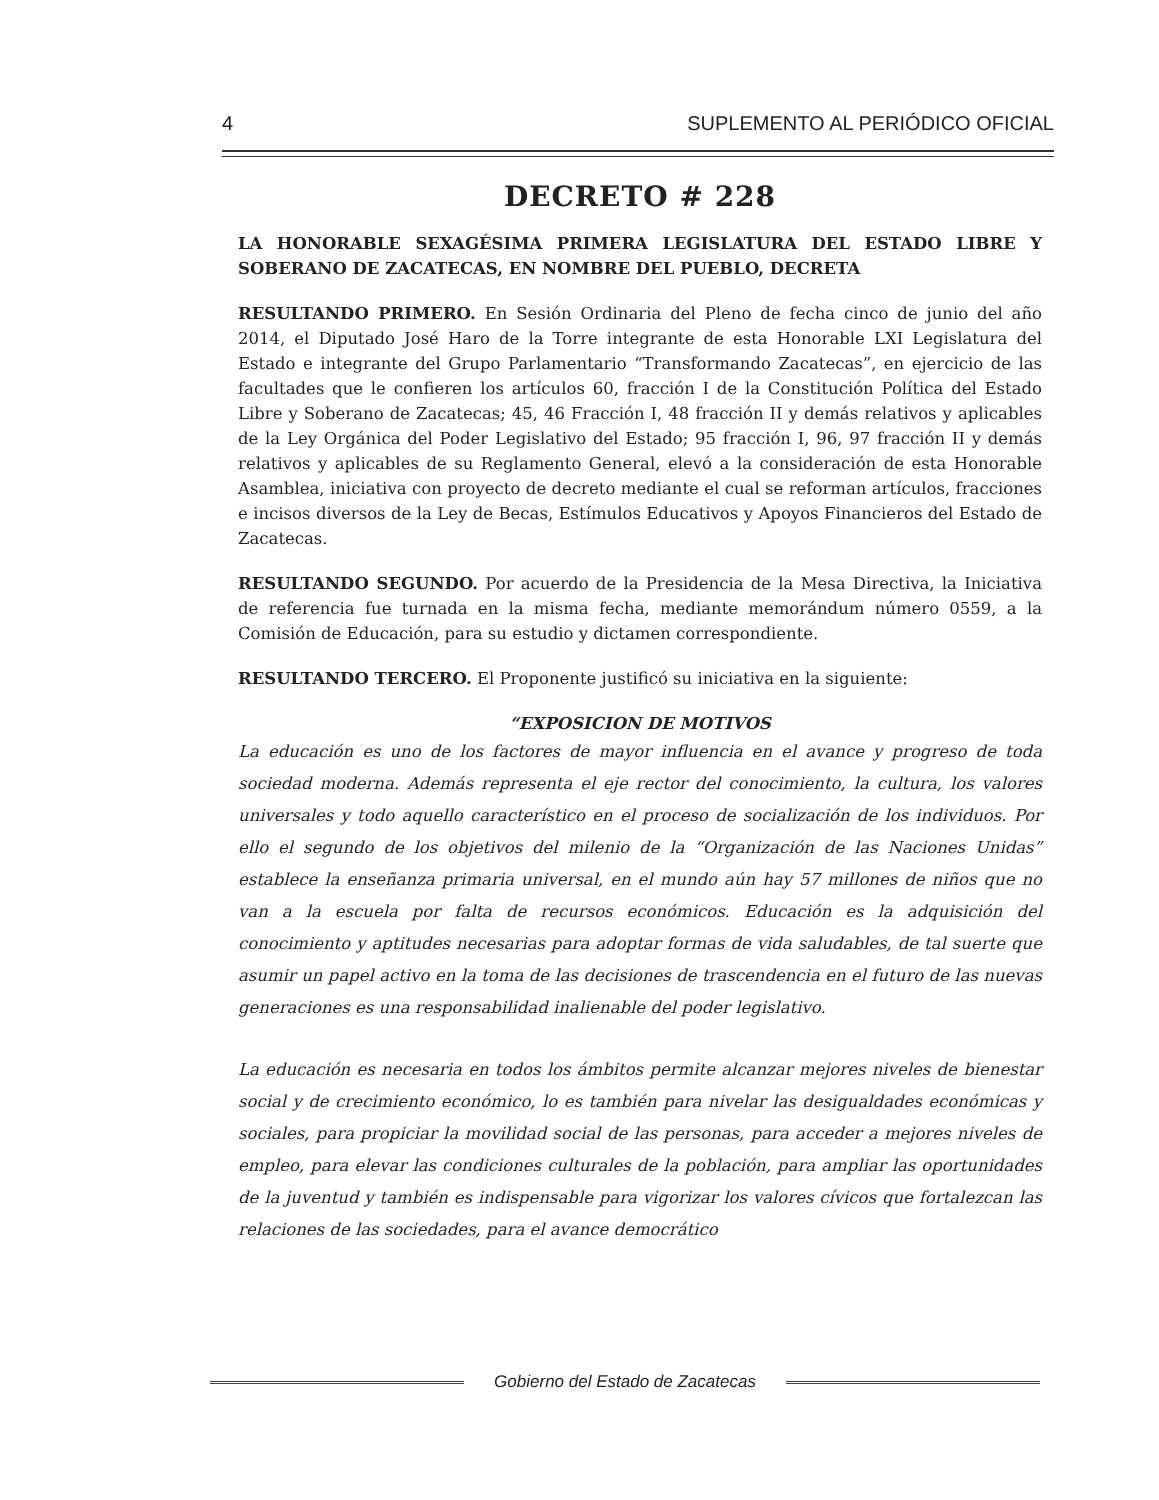4 SUPLEMENTO AL PERIÓDICO OFICIAL
DECRETO # 228
LA HONORABLE SEXAGÉSIMA PRIMERA LEGISLATURA DEL ESTADO LIBRE Y SOBERANO DE ZACATECAS, EN NOMBRE DEL PUEBLO, DECRETA
RESULTANDO PRIMERO. En Sesión Ordinaria del Pleno de fecha cinco de junio del año 2014, el Diputado José Haro de la Torre integrante de esta Honorable LXI Legislatura del Estado e integrante del Grupo Parlamentario “Transformando Zacatecas”, en ejercicio de las facultades que le confieren los artículos 60, fracción I de la Constitución Política del Estado Libre y Soberano de Zacatecas; 45, 46 Fracción I, 48 fracción II y demás relativos y aplicables de la Ley Orgánica del Poder Legislativo del Estado; 95 fracción I, 96, 97 fracción II y demás relativos y aplicables de su Reglamento General, elevó a la consideración de esta Honorable Asamblea, iniciativa con proyecto de decreto mediante el cual se reforman artículos, fracciones e incisos diversos de la Ley de Becas, Estímulos Educativos y Apoyos Financieros del Estado de Zacatecas.
RESULTANDO SEGUNDO. Por acuerdo de la Presidencia de la Mesa Directiva, la Iniciativa de referencia fue turnada en la misma fecha, mediante memorándum número 0559, a la Comisión de Educación, para su estudio y dictamen correspondiente.
RESULTANDO TERCERO. El Proponente justificó su iniciativa en la siguiente:
“EXPOSICION DE MOTIVOS
La educación es uno de los factores de mayor influencia en el avance y progreso de toda sociedad moderna. Además representa el eje rector del conocimiento, la cultura, los valores universales y todo aquello característico en el proceso de socialización de los individuos. Por ello el segundo de los objetivos del milenio de la “Organización de las Naciones Unidas” establece la enseñanza primaria universal, en el mundo aún hay 57 millones de niños que no van a la escuela por falta de recursos económicos. Educación es la adquisición del conocimiento y aptitudes necesarias para adoptar formas de vida saludables, de tal suerte que asumir un papel activo en la toma de las decisiones de trascendencia en el futuro de las nuevas generaciones es una responsabilidad inalienable del poder legislativo.
La educación es necesaria en todos los ámbitos permite alcanzar mejores niveles de bienestar social y de crecimiento económico, lo es también para nivelar las desigualdades económicas y sociales, para propiciar la movilidad social de las personas, para acceder a mejores niveles de empleo, para elevar las condiciones culturales de la población, para ampliar las oportunidades de la juventud y también es indispensable para vigorizar los valores cívicos que fortalezcan las relaciones de las sociedades, para el avance democrático
Gobierno del Estado de Zacatecas